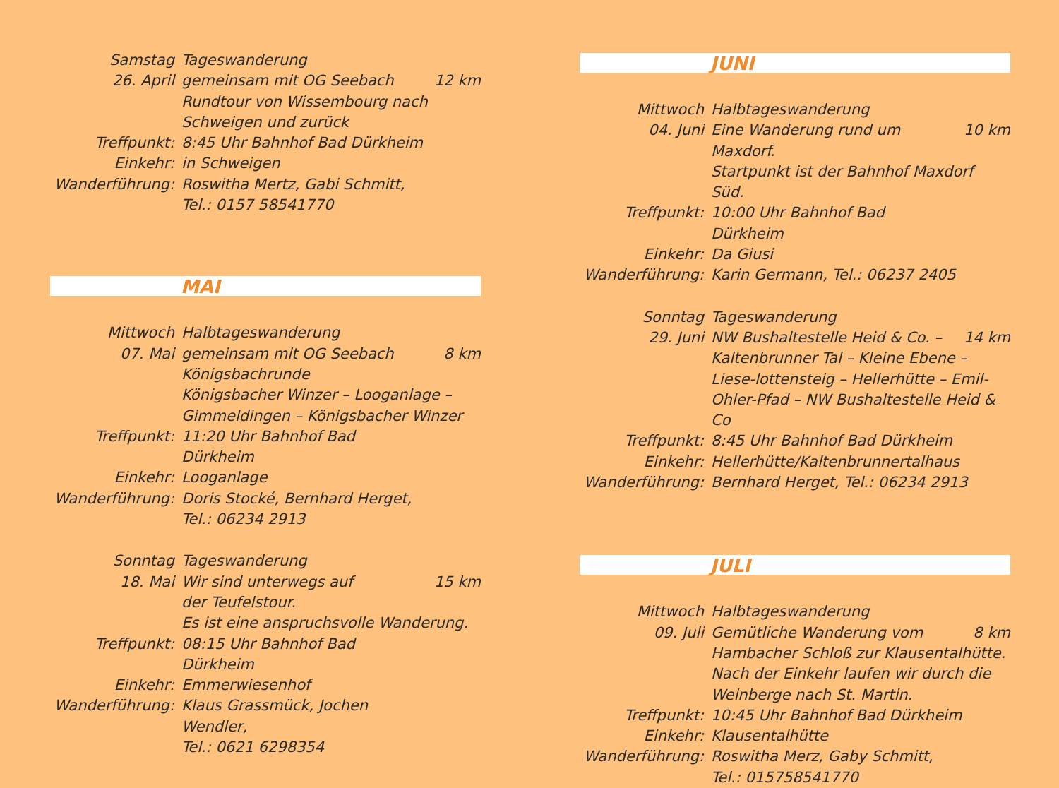| Samstag | Tageswanderung | |
| 26. April | gemeinsam mit OG Seebach | 12 km |
| | Rundtour von Wissembourg nach Schweigen und zurück | |
| Treffpunkt: | 8:45 Uhr Bahnhof Bad Dürkheim | |
| Einkehr: | in Schweigen | |
| Wanderführung: | Roswitha Mertz, Gabi Schmitt, Tel.: 0157 58541770 | |
MAI
| Mittwoch | Halbtageswanderung | |
| 07. Mai | gemeinsam mit OG Seebach | 8 km |
| | Königsbachrunde Königsbacher Winzer – Looganlage – Gimmeldingen – Königsbacher Winzer | |
| Treffpunkt: | 11:20 Uhr Bahnhof Bad Dürkheim | |
| Einkehr: | Looganlage | |
| Wanderführung: | Doris Stocké, Bernhard Herget, Tel.: 06234 2913 | |
| Sonntag | Tageswanderung | |
| 18. Mai | Wir sind unterwegs auf | 15 km |
| | der Teufelstour. Es ist eine anspruchsvolle Wanderung. | |
| Treffpunkt: | 08:15 Uhr Bahnhof Bad Dürkheim | |
| Einkehr: | Emmerwiesenhof | |
| Wanderführung: | Klaus Grassmück, Jochen Wendler, Tel.: 0621 6298354 | |
JUNI
| Mittwoch | Halbtageswanderung | |
| 04. Juni | Eine Wanderung rund um Maxdorf. | 10 km |
| | Startpunkt ist der Bahnhof Maxdorf Süd. | |
| Treffpunkt: | 10:00 Uhr Bahnhof Bad Dürkheim | |
| Einkehr: | Da Giusi | |
| Wanderführung: | Karin Germann, Tel.: 06237 2405 | |
| Sonntag | Tageswanderung | |
| 29. Juni | NW Bushaltestelle Heid & Co. – | 14 km |
| | Kaltenbrunner Tal – Kleine Ebene – Liese-lottensteig – Hellerhütte – Emil-Ohler-Pfad – NW Bushaltestelle Heid & Co | |
| Treffpunkt: | 8:45 Uhr Bahnhof Bad Dürkheim | |
| Einkehr: | Hellerhütte/Kaltenbrunnertalhaus | |
| Wanderführung: | Bernhard Herget, Tel.: 06234 2913 | |
JULI
| Mittwoch | Halbtageswanderung | |
| 09. Juli | Gemütliche Wanderung vom | 8 km |
| | Hambacher Schloß zur Klausentalhütte. Nach der Einkehr laufen wir durch die Weinberge nach St. Martin. | |
| Treffpunkt: | 10:45 Uhr Bahnhof Bad Dürkheim | |
| Einkehr: | Klausentalhütte | |
| Wanderführung: | Roswitha Merz, Gaby Schmitt, Tel.: 015758541770 | |